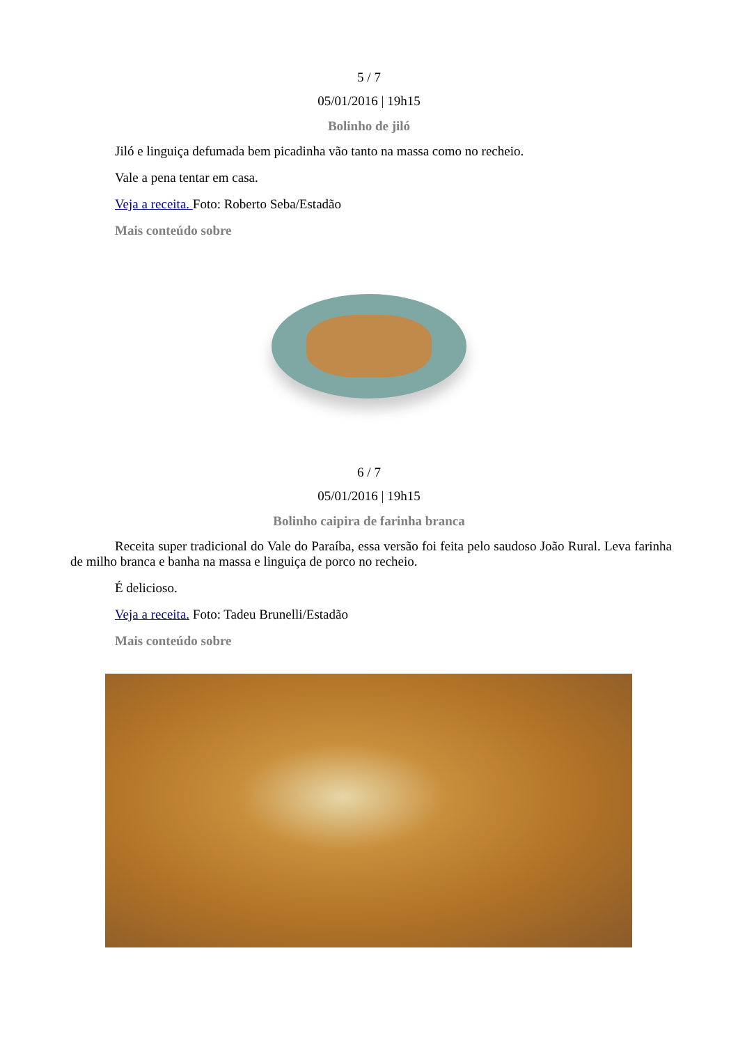5 / 7
05/01/2016 | 19h15
Bolinho de jiló
Jiló e linguiça defumada bem picadinha vão tanto na massa como no recheio.
Vale a pena tentar em casa.
Veja a receita. Foto: Roberto Seba/Estadão
Mais conteúdo sobre
6 / 7
05/01/2016 | 19h15
Bolinho caipira de farinha branca
Receita super tradicional do Vale do Paraíba, essa versão foi feita pelo saudoso João Rural. Leva farinha de milho branca e banha na massa e linguiça de porco no recheio.
É delicioso.
Veja a receita. Foto: Tadeu Brunelli/Estadão
Mais conteúdo sobre